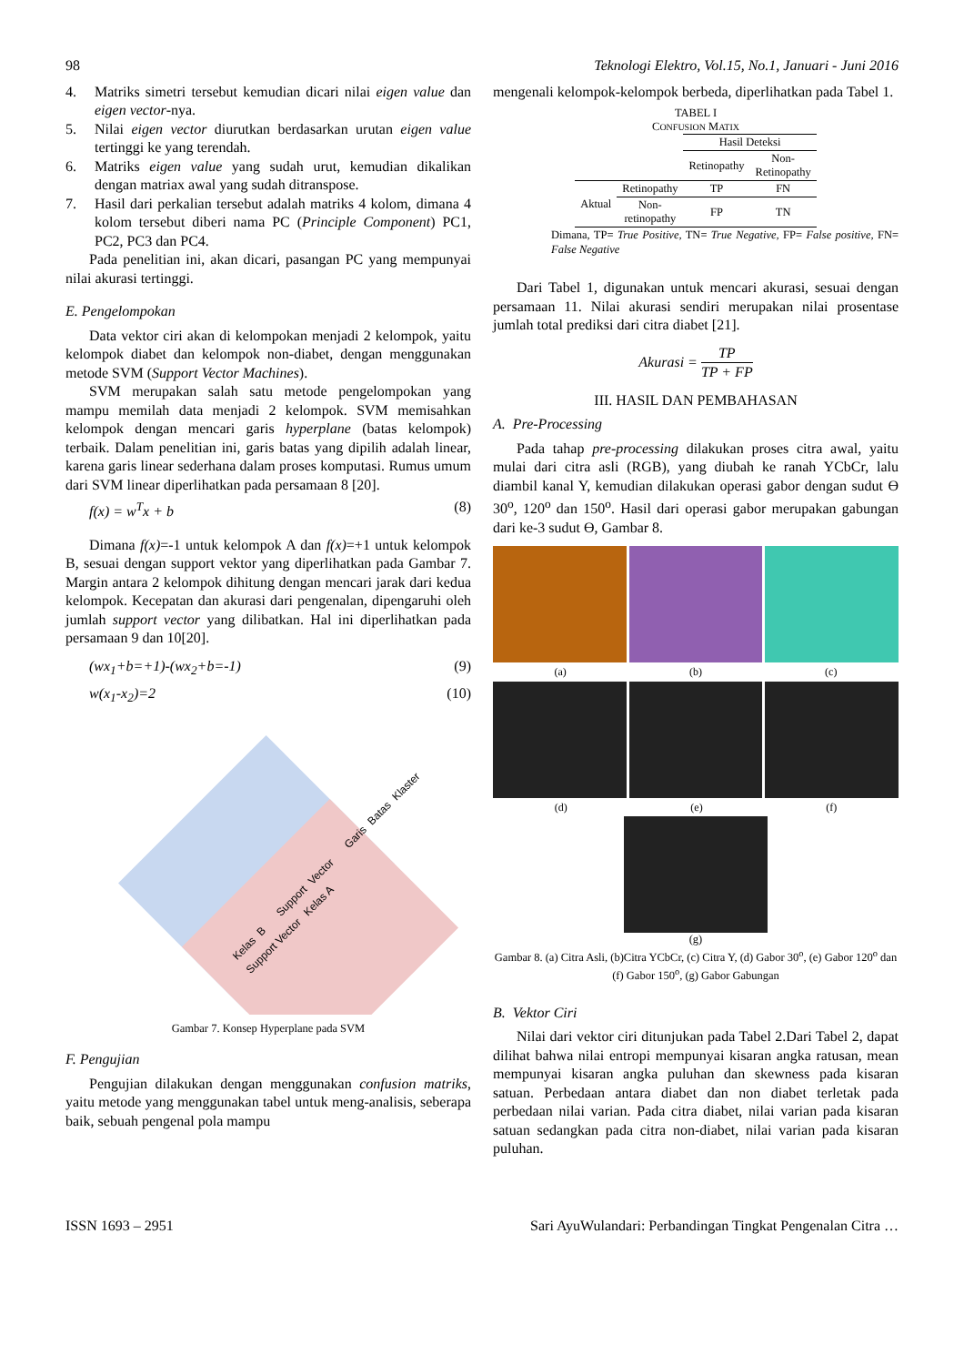98 Teknologi Elektro, Vol.15, No.1, Januari - Juni 2016
4. Matriks simetri tersebut kemudian dicari nilai eigen value dan eigen vector-nya.
5. Nilai eigen vector diurutkan berdasarkan urutan eigen value tertinggi ke yang terendah.
6. Matriks eigen value yang sudah urut, kemudian dikalikan dengan matriax awal yang sudah ditranspose.
7. Hasil dari perkalian tersebut adalah matriks 4 kolom, dimana 4 kolom tersebut diberi nama PC (Principle Component) PC1, PC2, PC3 dan PC4.
Pada penelitian ini, akan dicari, pasangan PC yang mempunyai nilai akurasi tertinggi.
E. Pengelompokan
Data vektor ciri akan di kelompokan menjadi 2 kelompok, yaitu kelompok diabet dan kelompok non-diabet, dengan menggunakan metode SVM (Support Vector Machines).
SVM merupakan salah satu metode pengelompokan yang mampu memilah data menjadi 2 kelompok. SVM memisahkan kelompok dengan mencari garis hyperplane (batas kelompok) terbaik. Dalam penelitian ini, garis batas yang dipilih adalah linear, karena garis linear sederhana dalam proses komputasi. Rumus umum dari SVM linear diperlihatkan pada persamaan 8 [20].
f(x) = w<sup>T</sup>x + b (8)
Dimana f(x)=-1 untuk kelompok A dan f(x)=+1 untuk kelompok B, sesuai dengan support vektor yang diperlihatkan pada Gambar 7. Margin antara 2 kelompok dihitung dengan mencari jarak dari kedua kelompok. Kecepatan dan akurasi dari pengenalan, dipengaruhi oleh jumlah support vector yang dilibatkan. Hal ini diperlihatkan pada persamaan 9 dan 10[20].
(wx<sub>1</sub>+b=+1)-(wx<sub>2</sub>+b=-1) (9)
w(x<sub>1</sub>-x<sub>2</sub>)=2 (10)
Kelas B Support Vector Garis Batas Klaster Support Vector Kelas A
Gambar 7. Konsep Hyperplane pada SVM
F. Pengujian
Pengujian dilakukan dengan menggunakan confusion matriks, yaitu metode yang menggunakan tabel untuk meng-analisis, seberapa baik, sebuah pengenal pola mampu
mengenali kelompok-kelompok berbeda, diperlihatkan pada Tabel 1.
TABEL I
CONFUSION MATIX
| | | Hasil Deteksi | |
| | | Retinopathy | Non- Retinopathy |
| Aktual | Retinopathy | TP | FN |
| | Non- retinopathy | FP | TN |
Dimana, TP= True Positive, TN= True Negative, FP= False positive, FN= False Negative
Dari Tabel 1, digunakan untuk mencari akurasi, sesuai dengan persamaan 11. Nilai akurasi sendiri merupakan nilai prosentase jumlah total prediksi dari citra diabet [21].
Akurasi = TP TP + FP
III. HASIL DAN PEMBAHASAN
A. Pre-Processing
Pada tahap pre-processing dilakukan proses citra awal, yaitu mulai dari citra asli (RGB), yang diubah ke ranah YCbCr, lalu diambil kanal Y, kemudian dilakukan operasi gabor dengan sudut Ɵ 30<sup>o</sup>, 120<sup>o</sup> dan 150<sup>o</sup>. Hasil dari operasi gabor merupakan gabungan dari ke-3 sudut Ɵ, Gambar 8.
(a) (b) (c)
(d) (e) (f)
(g)
Gambar 8. (a) Citra Asli, (b)Citra YCbCr, (c) Citra Y, (d) Gabor 30<sup>o</sup>, (e) Gabor 120<sup>o</sup> dan (f) Gabor 150<sup>o</sup>, (g) Gabor Gabungan
B. Vektor Ciri
Nilai dari vektor ciri ditunjukan pada Tabel 2.Dari Tabel 2, dapat dilihat bahwa nilai entropi mempunyai kisaran angka ratusan, mean mempunyai kisaran angka puluhan dan skewness pada kisaran satuan. Perbedaan antara diabet dan non diabet terletak pada perbedaan nilai varian. Pada citra diabet, nilai varian pada kisaran satuan sedangkan pada citra non-diabet, nilai varian pada kisaran puluhan.
ISSN 1693 – 2951 Sari AyuWulandari: Perbandingan Tingkat Pengenalan Citra …